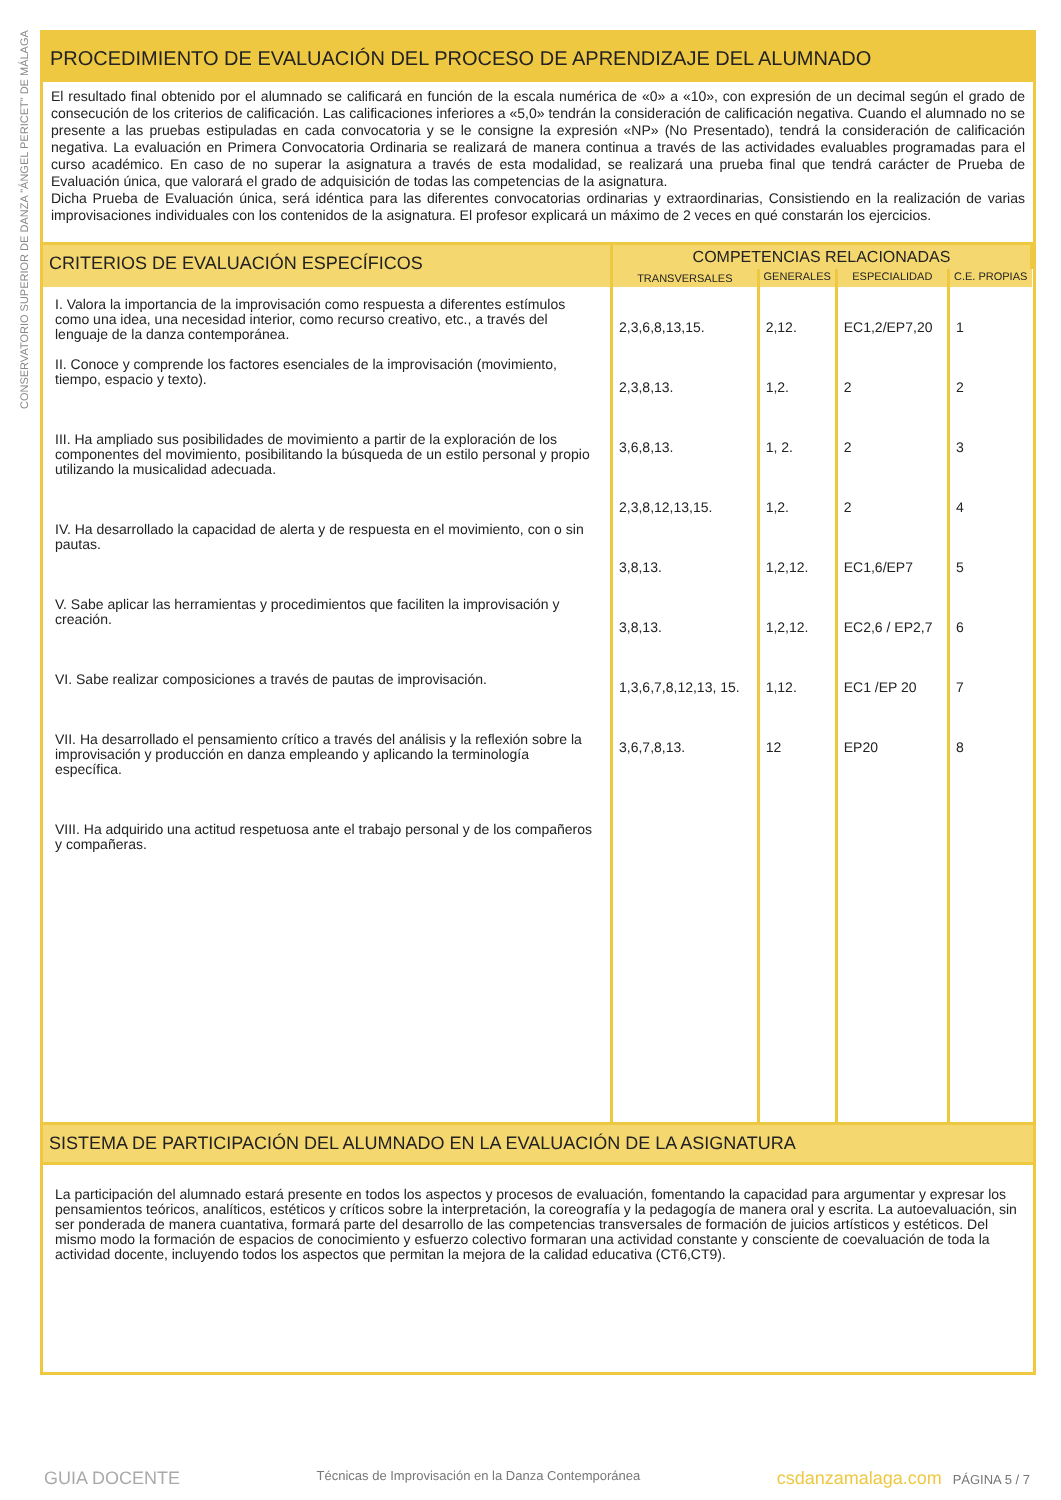CONSERVATORIO SUPERIOR DE DANZA "ÁNGEL PERICET" DE MÁLAGA
PROCEDIMIENTO DE EVALUACIÓN DEL PROCESO DE APRENDIZAJE DEL ALUMNADO
El resultado final obtenido por el alumnado se calificará en función de la escala numérica de «0» a «10», con expresión de un decimal según el grado de consecución de los criterios de calificación. Las calificaciones inferiores a «5,0» tendrán la consideración de calificación negativa. Cuando el alumnado no se presente a las pruebas estipuladas en cada convocatoria y se le consigne la expresión «NP» (No Presentado), tendrá la consideración de calificación negativa. La evaluación en Primera Convocatoria Ordinaria se realizará de manera continua a través de las actividades evaluables programadas para el curso académico. En caso de no superar la asignatura a través de esta modalidad, se realizará una prueba final que tendrá carácter de Prueba de Evaluación única, que valorará el grado de adquisición de todas las competencias de la asignatura.
Dicha Prueba de Evaluación única, será idéntica para las diferentes convocatorias ordinarias y extraordinarias, Consistiendo en la realización de varias improvisaciones individuales con los contenidos de la asignatura. El profesor explicará un máximo de 2 veces en qué constarán los ejercicios.
| CRITERIOS DE EVALUACIÓN ESPECÍFICOS | COMPETENCIAS RELACIONADAS | | | |
| --- | --- | --- | --- | --- |
| | TRANSVERSALES | GENERALES | ESPECIALIDAD | C.E. PROPIAS |
| I. Valora la importancia de la improvisación como respuesta a diferentes estímulos como una idea, una necesidad interior, como recurso creativo, etc., a través del lenguaje de la danza contemporánea. II. Conoce y comprende los factores esenciales de la improvisación (movimiento, tiempo, espacio y texto). III. Ha ampliado sus posibilidades de movimiento a partir de la exploración de los componentes del movimiento, posibilitando la búsqueda de un estilo personal y propio utilizando la musicalidad adecuada. IV. Ha desarrollado la capacidad de alerta y de respuesta en el movimiento, con o sin pautas. V. Sabe aplicar las herramientas y procedimientos que faciliten la improvisación y creación. VI. Sabe realizar composiciones a través de pautas de improvisación. VII. Ha desarrollado el pensamiento crítico a través del análisis y la reflexión sobre la improvisación y producción en danza empleando y aplicando la terminología específica. VIII. Ha adquirido una actitud respetuosa ante el trabajo personal y de los compañeros y compañeras. | 2,3,6,8,13,15. 2,3,8,13. 3,6,8,13. 2,3,8,12,13,15. 3,8,13. 3,8,13. 1,3,6,7,8,12,13, 15. 3,6,7,8,13. | 2,12. 1,2. 1, 2. 1,2. 1,2,12. 1,2,12. 1,12. 12 | EC1,2/EP7,20 2 2 2 EC1,6/EP7 EC2,6 / EP2,7 EC1 /EP 20 EP20 | 1 2 3 4 5 6 7 8 |
SISTEMA DE PARTICIPACIÓN DEL ALUMNADO EN LA EVALUACIÓN DE LA ASIGNATURA
La participación del alumnado estará presente en todos los aspectos y procesos de evaluación, fomentando la capacidad para argumentar y expresar los pensamientos teóricos, analíticos, estéticos y críticos sobre la interpretación, la coreografía y la pedagogía de manera oral y escrita. La autoevaluación, sin ser ponderada de manera cuantativa, formará parte del desarrollo de las competencias transversales de formación de juicios artísticos y estéticos. Del mismo modo la formación de espacios de conocimiento y esfuerzo colectivo formaran una actividad constante y consciente de coevaluación de toda la actividad docente, incluyendo todos los aspectos que permitan la mejora de la calidad educativa (CT6,CT9).
GUIA DOCENTE Técnicas de Improvisación en la Danza Contemporánea csdanzamalaga.com PÁGINA 5 / 7